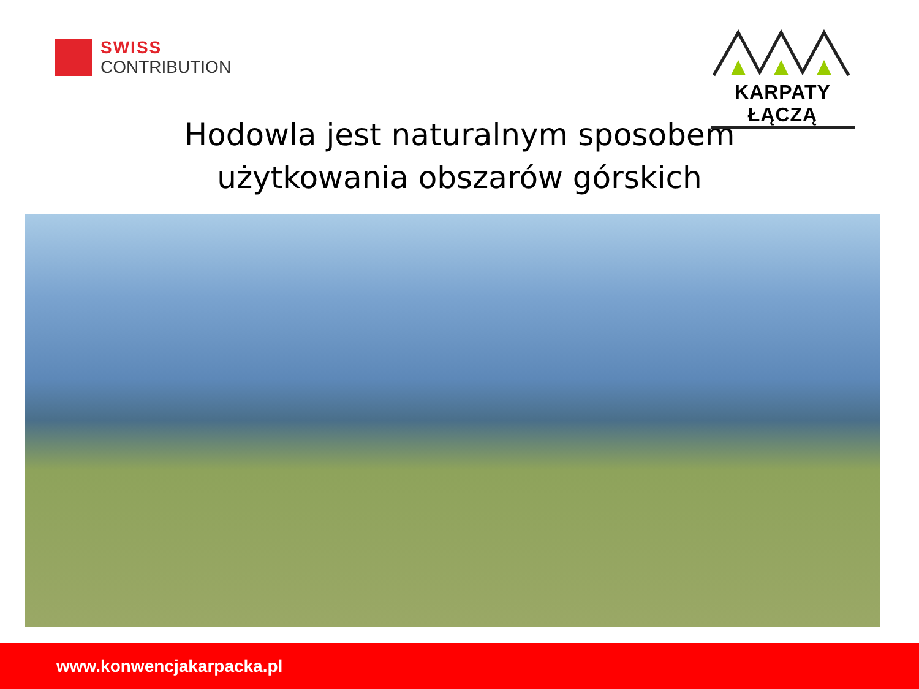SWISS
CONTRIBUTION
KARPATY ŁĄCZĄ
Hodowla jest naturalnym sposobem
użytkowania obszarów górskich
www.konwencjakarpacka.pl